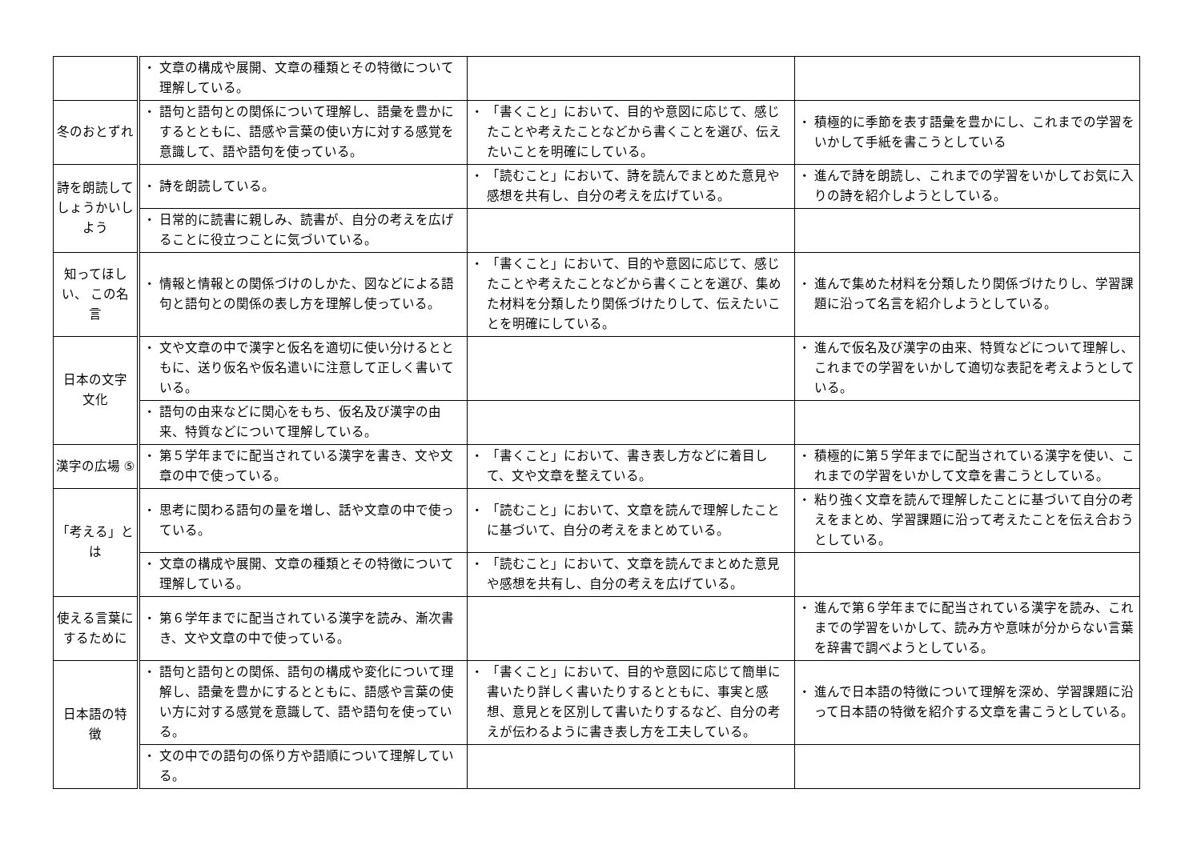| | ・ 文章の構成や展開、文章の種類とその特徴について理解している。 | | |
| 冬のおとずれ | ・ 語句と語句との関係について理解し、語彙を豊かにするとともに、語感や言葉の使い方に対する感覚を意識して、語や語句を使っている。 | ・ 「書くこと」において、目的や意図に応じて、感じたことや考えたことなどから書くことを選び、伝えたいことを明確にしている。 | ・ 積極的に季節を表す語彙を豊かにし、これまでの学習をいかして手紙を書こうとしている |
| 詩を朗読して しょうかいしよう | ・ 詩を朗読している。 | ・ 「読むこと」において、詩を読んでまとめた意見や感想を共有し、自分の考えを広げている。 | ・ 進んで詩を朗読し、これまでの学習をいかしてお気に入りの詩を紹介しようとしている。 |
| | ・ 日常的に読書に親しみ、読書が、自分の考えを広げることに役立つことに気づいている。 | | |
| 知ってほしい、 この名言 | ・ 情報と情報との関係づけのしかた、図などによる語句と語句との関係の表し方を理解し使っている。 | ・ 「書くこと」において、目的や意図に応じて、感じたことや考えたことなどから書くことを選び、集めた材料を分類したり関係づけたりして、伝えたいことを明確にしている。 | ・ 進んで集めた材料を分類したり関係づけたりし、学習課題に沿って名言を紹介しようとしている。 |
| 日本の文字 文化 | ・ 文や文章の中で漢字と仮名を適切に使い分けるとともに、送り仮名や仮名遣いに注意して正しく書いている。 | | ・ 進んで仮名及び漢字の由来、特質などについて理解し、これまでの学習をいかして適切な表記を考えようとしている。 |
| | ・ 語句の由来などに関心をもち、仮名及び漢字の由来、特質などについて理解している。 | | |
| 漢字の広場 ⑤ | ・ 第５学年までに配当されている漢字を書き、文や文章の中で使っている。 | ・ 「書くこと」において、書き表し方などに着目して、文や文章を整えている。 | ・ 積極的に第５学年までに配当されている漢字を使い、これまでの学習をいかして文章を書こうとしている。 |
| 「考える」とは | ・ 思考に関わる語句の量を増し、話や文章の中で使っている。 | ・ 「読むこと」において、文章を読んで理解したことに基づいて、自分の考えをまとめている。 | ・ 粘り強く文章を読んで理解したことに基づいて自分の考えをまとめ、学習課題に沿って考えたことを伝え合おうとしている。 |
| | ・ 文章の構成や展開、文章の種類とその特徴について理解している。 | ・ 「読むこと」において、文章を読んでまとめた意見や感想を共有し、自分の考えを広げている。 | |
| 使える言葉に するために | ・ 第６学年までに配当されている漢字を読み、漸次書き、文や文章の中で使っている。 | | ・ 進んで第６学年までに配当されている漢字を読み、これまでの学習をいかして、読み方や意味が分からない言葉を辞書で調べようとしている。 |
| 日本語の特 徴 | ・ 語句と語句との関係、語句の構成や変化について理解し、語彙を豊かにするとともに、語感や言葉の使い方に対する感覚を意識して、語や語句を使っている。 | ・ 「書くこと」において、目的や意図に応じて簡単に書いたり詳しく書いたりするとともに、事実と感想、意見とを区別して書いたりするなど、自分の考えが伝わるように書き表し方を工夫している。 | ・ 進んで日本語の特徴について理解を深め、学習課題に沿って日本語の特徴を紹介する文章を書こうとしている。 |
| | ・ 文の中での語句の係り方や語順について理解している。 | | |